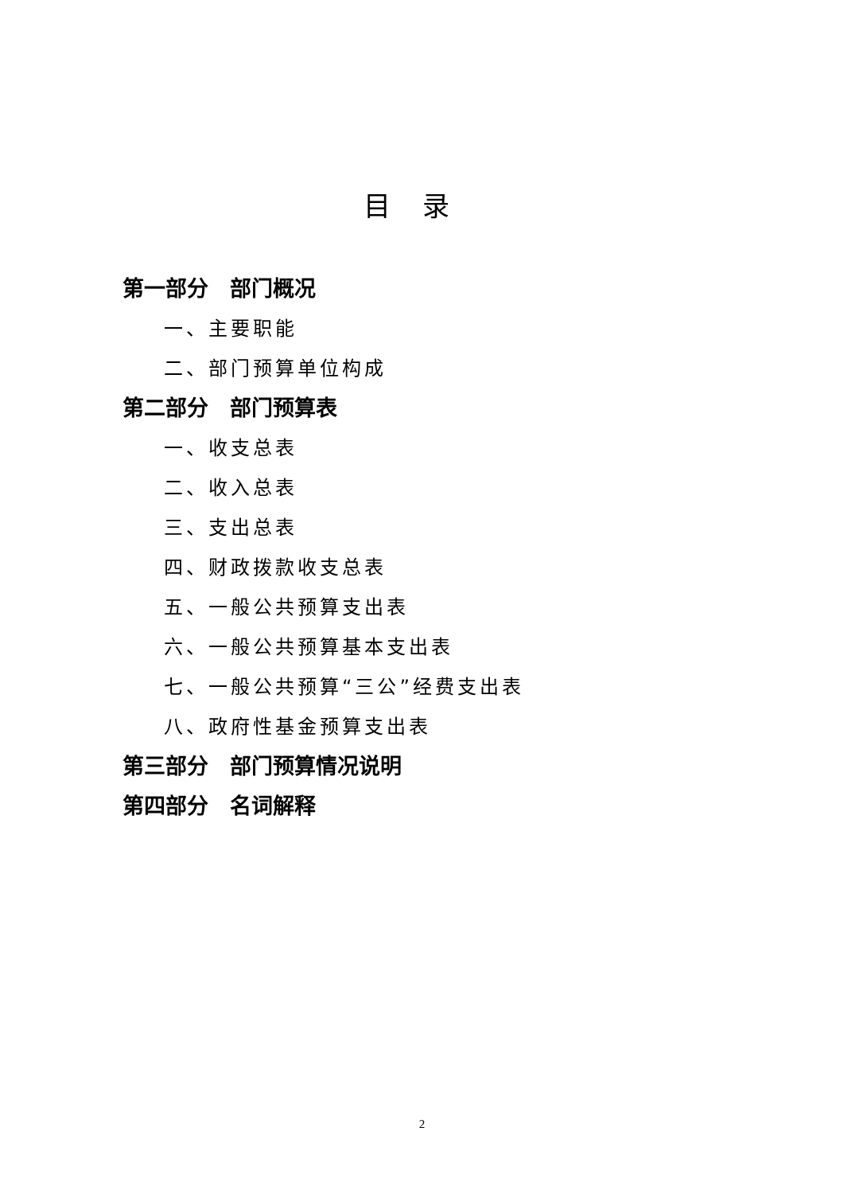目录
第一部分　部门概况
一、主要职能
二、部门预算单位构成
第二部分　部门预算表
一、收支总表
二、收入总表
三、支出总表
四、财政拨款收支总表
五、一般公共预算支出表
六、一般公共预算基本支出表
七、一般公共预算“三公”经费支出表
八、政府性基金预算支出表
第三部分　部门预算情况说明
第四部分　名词解释
2